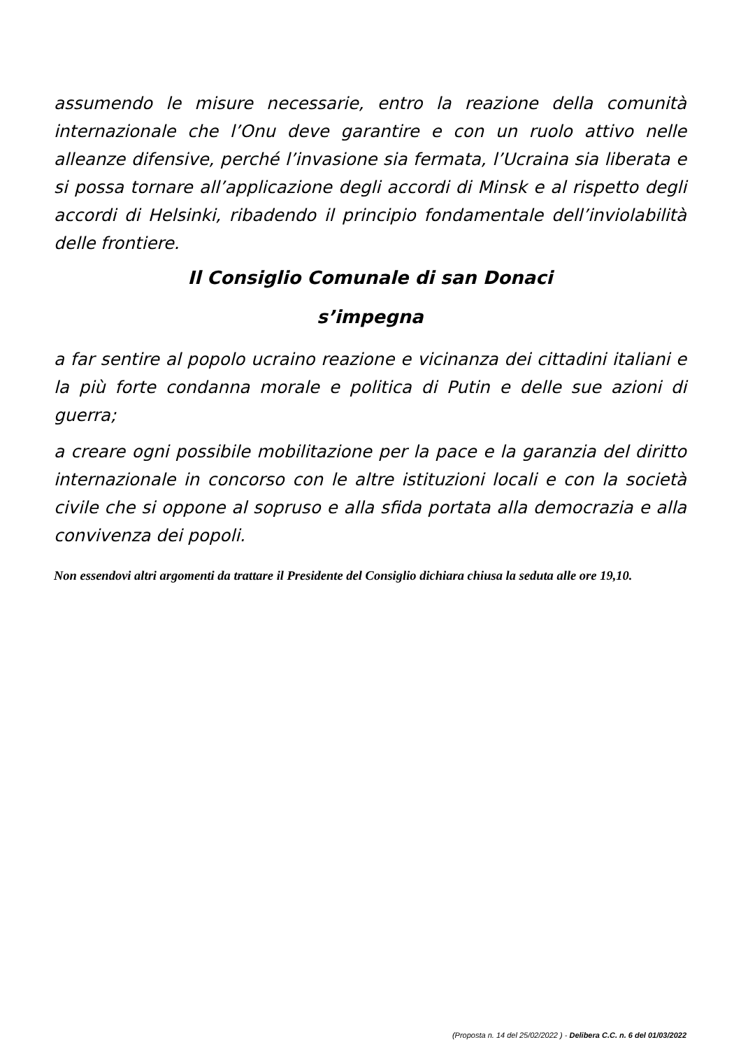assumendo le misure necessarie, entro la reazione della comunità internazionale che l’Onu deve garantire e con un ruolo attivo nelle alleanze difensive, perché l’invasione sia fermata, l’Ucraina sia liberata e si possa tornare all’applicazione degli accordi di Minsk e al rispetto degli accordi di Helsinki, ribadendo il principio fondamentale dell’inviolabilità delle frontiere.
Il Consiglio Comunale di san Donaci
s’impegna
a far sentire al popolo ucraino reazione e vicinanza dei cittadini italiani e la più forte condanna morale e politica di Putin e delle sue azioni di guerra;
a creare ogni possibile mobilitazione per la pace e la garanzia del diritto internazionale in concorso con le altre istituzioni locali e con la società civile che si oppone al sopruso e alla sfida portata alla democrazia e alla convivenza dei popoli.
Non essendovi altri argomenti da trattare il Presidente del Consiglio dichiara chiusa la seduta alle ore 19,10.
(Proposta n. 14 del 25/02/2022 ) - Delibera C.C. n. 6 del 01/03/2022